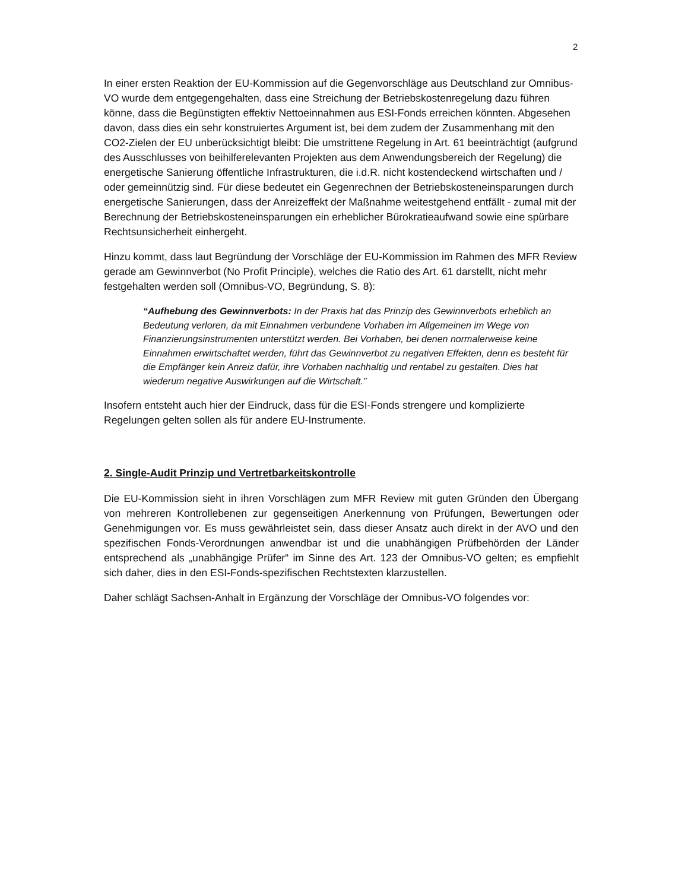2
In einer ersten Reaktion der EU-Kommission auf die Gegenvorschläge aus Deutschland zur Omnibus-VO wurde dem entgegengehalten, dass eine Streichung der Betriebskostenregelung dazu führen könne, dass die Begünstigten effektiv Nettoeinnahmen aus ESI-Fonds erreichen könnten. Abgesehen davon, dass dies ein sehr konstruiertes Argument ist, bei dem zudem der Zusammenhang mit den CO2-Zielen der EU unberücksichtigt bleibt: Die umstrittene Regelung in Art. 61 beeinträchtigt (aufgrund des Ausschlusses von beihilferelevanten Projekten aus dem Anwendungsbereich der Regelung) die energetische Sanierung öffentliche Infrastrukturen, die i.d.R. nicht kostendeckend wirtschaften und / oder gemeinnützig sind. Für diese bedeutet ein Gegenrechnen der Betriebskosteneinsparungen durch energetische Sanierungen, dass der Anreizeffekt der Maßnahme weitestgehend entfällt - zumal mit der Berechnung der Betriebskosteneinsparungen ein erheblicher Bürokratieaufwand sowie eine spürbare Rechtsunsicherheit einhergeht.
Hinzu kommt, dass laut Begründung der Vorschläge der EU-Kommission im Rahmen des MFR Review gerade am Gewinnverbot (No Profit Principle), welches die Ratio des Art. 61 darstellt, nicht mehr festgehalten werden soll (Omnibus-VO, Begründung, S. 8):
“Aufhebung des Gewinnverbots: In der Praxis hat das Prinzip des Gewinnverbots erheblich an Bedeutung verloren, da mit Einnahmen verbundene Vorhaben im Allgemeinen im Wege von Finanzierungsinstrumenten unterstützt werden. Bei Vorhaben, bei denen normalerweise keine Einnahmen erwirtschaftet werden, führt das Gewinnverbot zu negativen Effekten, denn es besteht für die Empfänger kein Anreiz dafür, ihre Vorhaben nachhaltig und rentabel zu gestalten. Dies hat wiederum negative Auswirkungen auf die Wirtschaft.”
Insofern entsteht auch hier der Eindruck, dass für die ESI-Fonds strengere und komplizierte Regelungen gelten sollen als für andere EU-Instrumente.
2. Single-Audit Prinzip und Vertretbarkeitskontrolle
Die EU-Kommission sieht in ihren Vorschlägen zum MFR Review mit guten Gründen den Übergang von mehreren Kontrollebenen zur gegenseitigen Anerkennung von Prüfungen, Bewertungen oder Genehmigungen vor. Es muss gewährleistet sein, dass dieser Ansatz auch direkt in der AVO und den spezifischen Fonds-Verordnungen anwendbar ist und die unabhängigen Prüfbehörden der Länder entsprechend als „unabhängige Prüfer“ im Sinne des Art. 123 der Omnibus-VO gelten; es empfiehlt sich daher, dies in den ESI-Fonds-spezifischen Rechtstexten klarzustellen.
Daher schlägt Sachsen-Anhalt in Ergänzung der Vorschläge der Omnibus-VO folgendes vor: